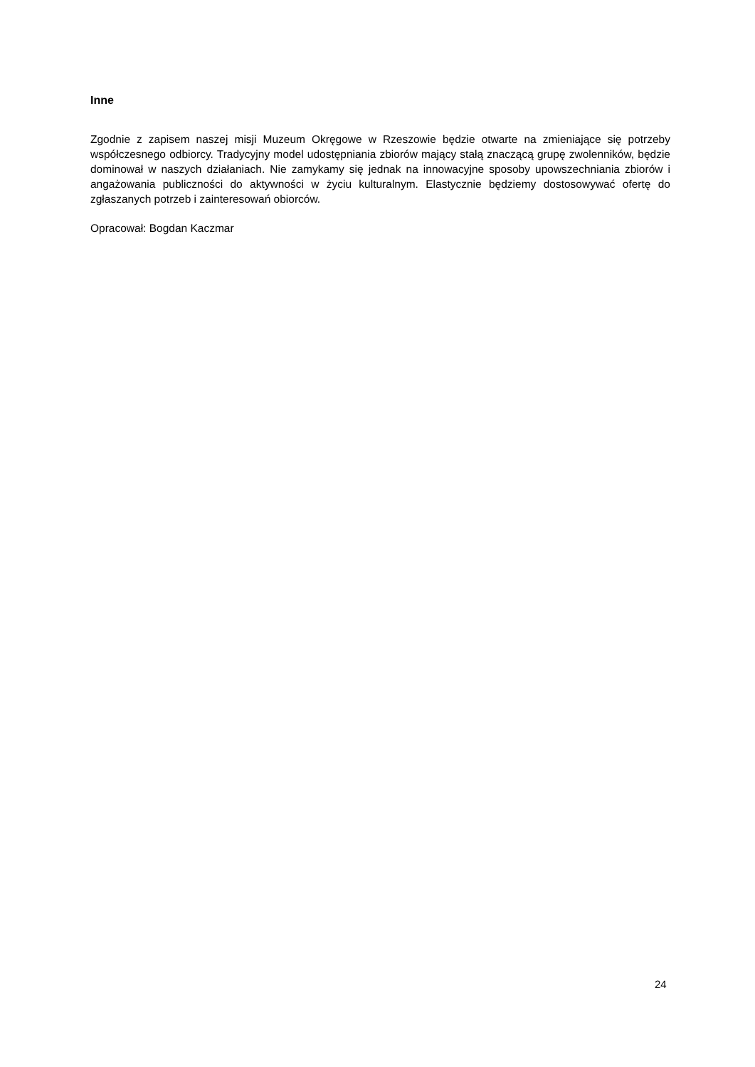Inne
Zgodnie z zapisem naszej misji Muzeum Okręgowe w Rzeszowie będzie otwarte na zmieniające się potrzeby współczesnego odbiorcy. Tradycyjny model udostępniania zbiorów mający stałą znaczącą grupę zwolenników, będzie dominował w naszych działaniach. Nie zamykamy się jednak na innowacyjne sposoby upowszechniania zbiorów i angażowania publiczności do aktywności w życiu kulturalnym. Elastycznie będziemy dostosowywać ofertę do zgłaszanych potrzeb i zainteresowań obiorców.
Opracował: Bogdan Kaczmar
24